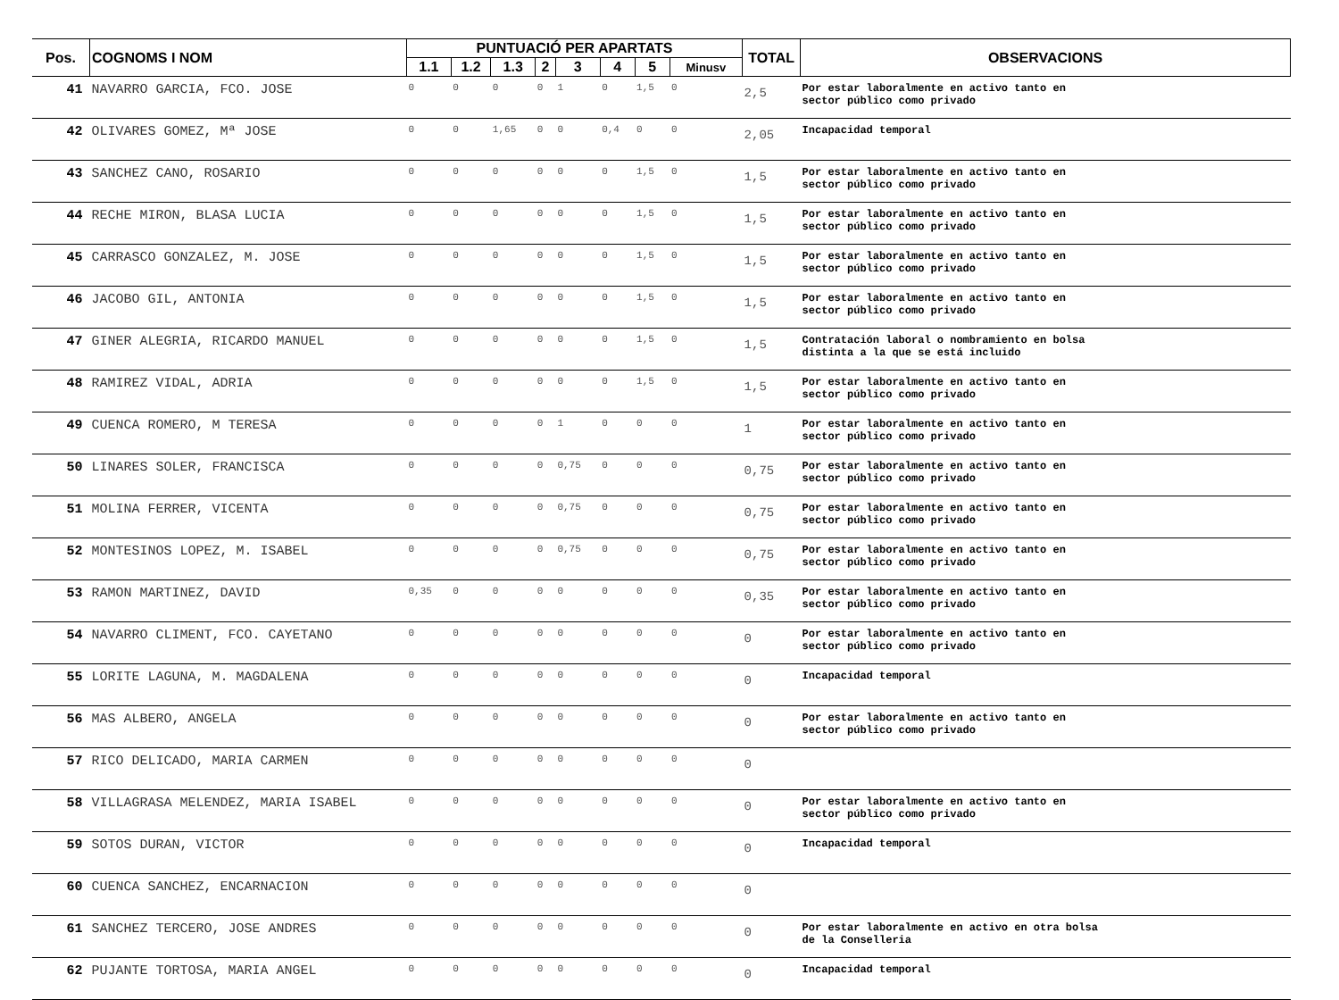| Pos. | COGNOMS I NOM | PUNTUACIÓ PER APARTATS | | | | | | | | TOTAL | OBSERVACIONS |
| --- | --- | --- | --- | --- | --- | --- | --- | --- | --- | --- | --- |
| | | 1.1 | 1.2 | 1.3 | 2 | 3 | 4 | 5 | Minusv | | |
| 41 | NAVARRO GARCIA, FCO. JOSE | 0 | 0 | 0 | 0 | 1 | 0 | 1,5 | 0 | 2,5 | Por estar laboralmente en activo tanto en sector público como privado |
| 42 | OLIVARES GOMEZ, Mª JOSE | 0 | 0 | 1,65 | 0 | 0 | 0,4 | 0 | 0 | 2,05 | Incapacidad temporal |
| 43 | SANCHEZ CANO, ROSARIO | 0 | 0 | 0 | 0 | 0 | 0 | 1,5 | 0 | 1,5 | Por estar laboralmente en activo tanto en sector público como privado |
| 44 | RECHE MIRON, BLASA LUCIA | 0 | 0 | 0 | 0 | 0 | 0 | 1,5 | 0 | 1,5 | Por estar laboralmente en activo tanto en sector público como privado |
| 45 | CARRASCO GONZALEZ, M. JOSE | 0 | 0 | 0 | 0 | 0 | 0 | 1,5 | 0 | 1,5 | Por estar laboralmente en activo tanto en sector público como privado |
| 46 | JACOBO GIL, ANTONIA | 0 | 0 | 0 | 0 | 0 | 0 | 1,5 | 0 | 1,5 | Por estar laboralmente en activo tanto en sector público como privado |
| 47 | GINER ALEGRIA, RICARDO MANUEL | 0 | 0 | 0 | 0 | 0 | 0 | 1,5 | 0 | 1,5 | Contratación laboral o nombramiento en bolsa distinta a la que se está incluido |
| 48 | RAMIREZ VIDAL, ADRIA | 0 | 0 | 0 | 0 | 0 | 0 | 1,5 | 0 | 1,5 | Por estar laboralmente en activo tanto en sector público como privado |
| 49 | CUENCA ROMERO, M TERESA | 0 | 0 | 0 | 0 | 1 | 0 | 0 | 0 | 1 | Por estar laboralmente en activo tanto en sector público como privado |
| 50 | LINARES SOLER, FRANCISCA | 0 | 0 | 0 | 0 | 0,75 | 0 | 0 | 0 | 0,75 | Por estar laboralmente en activo tanto en sector público como privado |
| 51 | MOLINA FERRER, VICENTA | 0 | 0 | 0 | 0 | 0,75 | 0 | 0 | 0 | 0,75 | Por estar laboralmente en activo tanto en sector público como privado |
| 52 | MONTESINOS LOPEZ, M. ISABEL | 0 | 0 | 0 | 0 | 0,75 | 0 | 0 | 0 | 0,75 | Por estar laboralmente en activo tanto en sector público como privado |
| 53 | RAMON MARTINEZ, DAVID | 0,35 | 0 | 0 | 0 | 0 | 0 | 0 | 0 | 0,35 | Por estar laboralmente en activo tanto en sector público como privado |
| 54 | NAVARRO CLIMENT, FCO. CAYETANO | 0 | 0 | 0 | 0 | 0 | 0 | 0 | 0 | 0 | Por estar laboralmente en activo tanto en sector público como privado |
| 55 | LORITE LAGUNA, M. MAGDALENA | 0 | 0 | 0 | 0 | 0 | 0 | 0 | 0 | 0 | Incapacidad temporal |
| 56 | MAS ALBERO, ANGELA | 0 | 0 | 0 | 0 | 0 | 0 | 0 | 0 | 0 | Por estar laboralmente en activo tanto en sector público como privado |
| 57 | RICO DELICADO, MARIA CARMEN | 0 | 0 | 0 | 0 | 0 | 0 | 0 | 0 | 0 | |
| 58 | VILLAGRASA MELENDEZ, MARIA ISABEL | 0 | 0 | 0 | 0 | 0 | 0 | 0 | 0 | 0 | Por estar laboralmente en activo tanto en sector público como privado |
| 59 | SOTOS DURAN, VICTOR | 0 | 0 | 0 | 0 | 0 | 0 | 0 | 0 | 0 | Incapacidad temporal |
| 60 | CUENCA SANCHEZ, ENCARNACION | 0 | 0 | 0 | 0 | 0 | 0 | 0 | 0 | 0 | |
| 61 | SANCHEZ TERCERO, JOSE ANDRES | 0 | 0 | 0 | 0 | 0 | 0 | 0 | 0 | 0 | Por estar laboralmente en activo en otra bolsa de la Conselleria |
| 62 | PUJANTE TORTOSA, MARIA ANGEL | 0 | 0 | 0 | 0 | 0 | 0 | 0 | 0 | 0 | Incapacidad temporal |